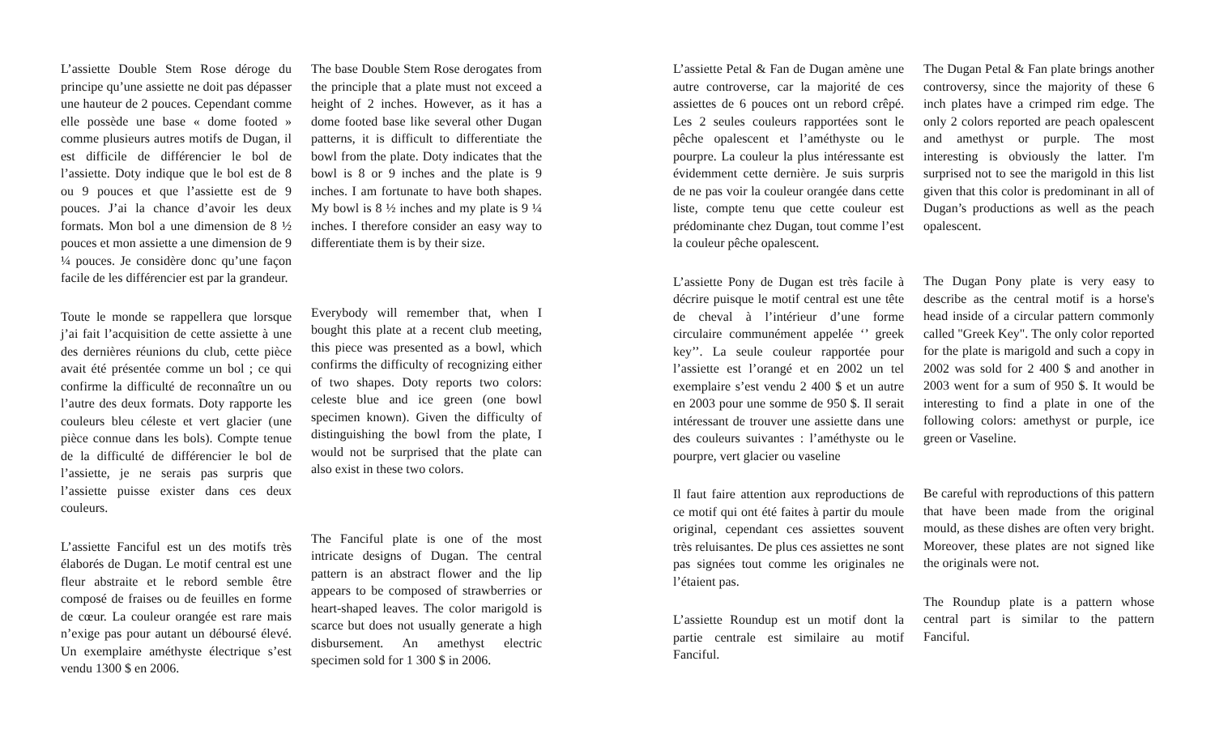L’assiette Double Stem Rose déroge du principe qu’une assiette ne doit pas dépasser une hauteur de 2 pouces. Cependant comme elle possède une base « dome footed » comme plusieurs autres motifs de Dugan, il est difficile de différencier le bol de l’assiette. Doty indique que le bol est de 8 ou 9 pouces et que l’assiette est de 9 pouces. J’ai la chance d’avoir les deux formats. Mon bol a une dimension de 8 ½ pouces et mon assiette a une dimension de 9 ¼ pouces. Je considère donc qu’une façon facile de les différencier est par la grandeur.
Toute le monde se rappellera que lorsque j’ai fait l’acquisition de cette assiette à une des dernières réunions du club, cette pièce avait été présentée comme un bol ; ce qui confirme la difficulté de reconnaître un ou l’autre des deux formats. Doty rapporte les couleurs bleu céleste et vert glacier (une pièce connue dans les bols). Compte tenue de la difficulté de différencier le bol de l’assiette, je ne serais pas surpris que l’assiette puisse exister dans ces deux couleurs.
L’assiette Fanciful est un des motifs très élaborés de Dugan. Le motif central est une fleur abstraite et le rebord semble être composé de fraises ou de feuilles en forme de cœur. La couleur orangée est rare mais n’exige pas pour autant un déboursé élevé. Un exemplaire améthyste électrique s’est vendu 1300 $ en 2006.
The base Double Stem Rose derogates from the principle that a plate must not exceed a height of 2 inches. However, as it has a dome footed base like several other Dugan patterns, it is difficult to differentiate the bowl from the plate. Doty indicates that the bowl is 8 or 9 inches and the plate is 9 inches. I am fortunate to have both shapes. My bowl is 8 ½ inches and my plate is 9 ¼ inches. I therefore consider an easy way to differentiate them is by their size.
Everybody will remember that, when I bought this plate at a recent club meeting, this piece was presented as a bowl, which confirms the difficulty of recognizing either of two shapes. Doty reports two colors: celeste blue and ice green (one bowl specimen known). Given the difficulty of distinguishing the bowl from the plate, I would not be surprised that the plate can also exist in these two colors.
The Fanciful plate is one of the most intricate designs of Dugan. The central pattern is an abstract flower and the lip appears to be composed of strawberries or heart-shaped leaves. The color marigold is scarce but does not usually generate a high disbursement. An amethyst electric specimen sold for 1 300 $ in 2006.
L’assiette Petal & Fan de Dugan amène une autre controverse, car la majorité de ces assiettes de 6 pouces ont un rebord crêpé. Les 2 seules couleurs rapportées sont le pêche opalescent et l’améthyste ou le pourpre. La couleur la plus intéressante est évidemment cette dernière. Je suis surpris de ne pas voir la couleur orangée dans cette liste, compte tenu que cette couleur est prédominante chez Dugan, tout comme l’est la couleur pêche opalescent.
L’assiette Pony de Dugan est très facile à décrire puisque le motif central est une tête de cheval à l’intérieur d’une forme circulaire communément appelée ‘’ greek key’’. La seule couleur rapportée pour l’assiette est l’orangé et en 2002 un tel exemplaire s’est vendu 2 400 $ et un autre en 2003 pour une somme de 950 $. Il serait intéressant de trouver une assiette dans une des couleurs suivantes : l’améthyste ou le pourpre, vert glacier ou vaseline
Il faut faire attention aux reproductions de ce motif qui ont été faites à partir du moule original, cependant ces assiettes souvent très reluisantes. De plus ces assiettes ne sont pas signées tout comme les originales ne l’étaient pas.
L’assiette Roundup est un motif dont la partie centrale est similaire au motif Fanciful.
The Dugan Petal & Fan plate brings another controversy, since the majority of these 6 inch plates have a crimped rim edge. The only 2 colors reported are peach opalescent and amethyst or purple. The most interesting is obviously the latter. I'm surprised not to see the marigold in this list given that this color is predominant in all of Dugan’s productions as well as the peach opalescent.
The Dugan Pony plate is very easy to describe as the central motif is a horse's head inside of a circular pattern commonly called "Greek Key". The only color reported for the plate is marigold and such a copy in 2002 was sold for 2 400 $ and another in 2003 went for a sum of 950 $. It would be interesting to find a plate in one of the following colors: amethyst or purple, ice green or Vaseline.
Be careful with reproductions of this pattern that have been made from the original mould, as these dishes are often very bright. Moreover, these plates are not signed like the originals were not.
The Roundup plate is a pattern whose central part is similar to the pattern Fanciful.